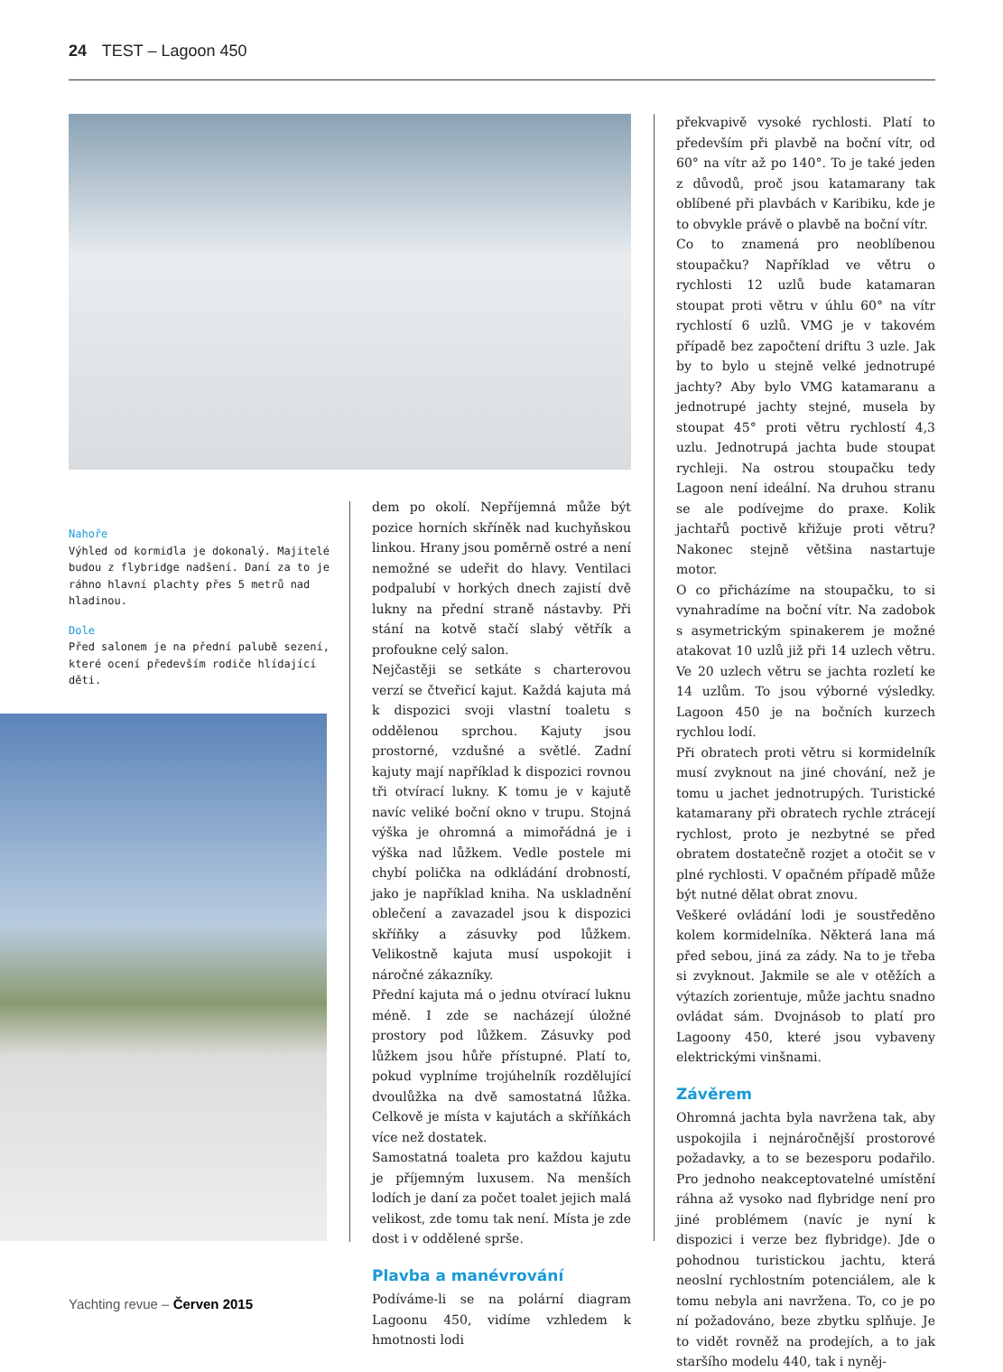24 TEST – Lagoon 450
Nahoře
Výhled od kormidla je dokonalý. Majitelé budou z flybridge nadšení. Daní za to je ráhno hlavní plachty přes 5 metrů nad hladinou.
Dole
Před salonem je na přední palubě sezení, které ocení především rodiče hlídající děti.
dem po okolí. Nepříjemná může být pozice horních skříněk nad kuchyňskou linkou. Hrany jsou poměrně ostré a není nemožné se udeřit do hlavy. Ventilaci podpalubí v horkých dnech zajistí dvě lukny na přední straně nástavby. Při stání na kotvě stačí slabý větřík a profoukne celý salon.
Nejčastěji se setkáte s charterovou verzí se čtveřicí kajut. Každá kajuta má k dispozici svoji vlastní toaletu s oddělenou sprchou. Kajuty jsou prostorné, vzdušné a světlé. Zadní kajuty mají například k dispozici rovnou tři otvírací lukny. K tomu je v kajutě navíc veliké boční okno v trupu. Stojná výška je ohromná a mimořádná je i výška nad lůžkem. Vedle postele mi chybí polička na odkládání drobností, jako je například kniha. Na uskladnění oblečení a zavazadel jsou k dispozici skříňky a zásuvky pod lůžkem. Velikostně kajuta musí uspokojit i náročné zákazníky.
Přední kajuta má o jednu otvírací luknu méně. I zde se nacházejí úložné prostory pod lůžkem. Zásuvky pod lůžkem jsou hůře přístupné. Platí to, pokud vyplníme trojúhelník rozdělující dvoulůžka na dvě samostatná lůžka. Celkově je místa v kajutách a skříňkách více než dostatek.
Samostatná toaleta pro každou kajutu je příjemným luxusem. Na menších lodích je daní za počet toalet jejich malá velikost, zde tomu tak není. Místa je zde dost i v oddělené sprše.
Plavba a manévrování
Podíváme-li se na polární diagram Lagoonu 450, vidíme vzhledem k hmotnosti lodi
překvapivě vysoké rychlosti. Platí to především při plavbě na boční vítr, od 60° na vítr až po 140°. To je také jeden z důvodů, proč jsou katamarany tak oblíbené při plavbách v Karibiku, kde je to obvykle právě o plavbě na boční vítr.
Co to znamená pro neoblíbenou stoupačku? Například ve větru o rychlosti 12 uzlů bude katamaran stoupat proti větru v úhlu 60° na vítr rychlostí 6 uzlů. VMG je v takovém případě bez započtení driftu 3 uzle. Jak by to bylo u stejně velké jednotrupé jachty? Aby bylo VMG katamaranu a jednotrupé jachty stejné, musela by stoupat 45° proti větru rychlostí 4,3 uzlu. Jednotrupá jachta bude stoupat rychleji. Na ostrou stoupačku tedy Lagoon není ideální. Na druhou stranu se ale podívejme do praxe. Kolik jachtařů poctivě křižuje proti větru? Nakonec stejně většina nastartuje motor.
O co přicházíme na stoupačku, to si vynahradíme na boční vítr. Na zadobok s asymetrickým spinakerem je možné atakovat 10 uzlů již při 14 uzlech větru. Ve 20 uzlech větru se jachta rozletí ke 14 uzlům. To jsou výborné výsledky. Lagoon 450 je na bočních kurzech rychlou lodí.
Při obratech proti větru si kormidelník musí zvyknout na jiné chování, než je tomu u jachet jednotrupých. Turistické katamarany při obratech rychle ztrácejí rychlost, proto je nezbytné se před obratem dostatečně rozjet a otočit se v plné rychlosti. V opačném případě může být nutné dělat obrat znovu.
Veškeré ovládání lodi je soustředěno kolem kormidelníka. Některá lana má před sebou, jiná za zády. Na to je třeba si zvyknout. Jakmile se ale v otěžích a výtazích zorientuje, může jachtu snadno ovládat sám. Dvojnásob to platí pro Lagoony 450, které jsou vybaveny elektrickými vinšnami.
Závěrem
Ohromná jachta byla navržena tak, aby uspokojila i nejnáročnější prostorové požadavky, a to se bezesporu podařilo. Pro jednoho neakceptovatelné umístění ráhna až vysoko nad flybridge není pro jiné problémem (navíc je nyní k dispozici i verze bez flybridge). Jde o pohodnou turistickou jachtu, která neoslní rychlostním potenciálem, ale k tomu nebyla ani navržena. To, co je po ní požadováno, beze zbytku splňuje. Je to vidět rovněž na prodejích, a to jak staršího modelu 440, tak i nyněj-
Yachting revue – Červen 2015